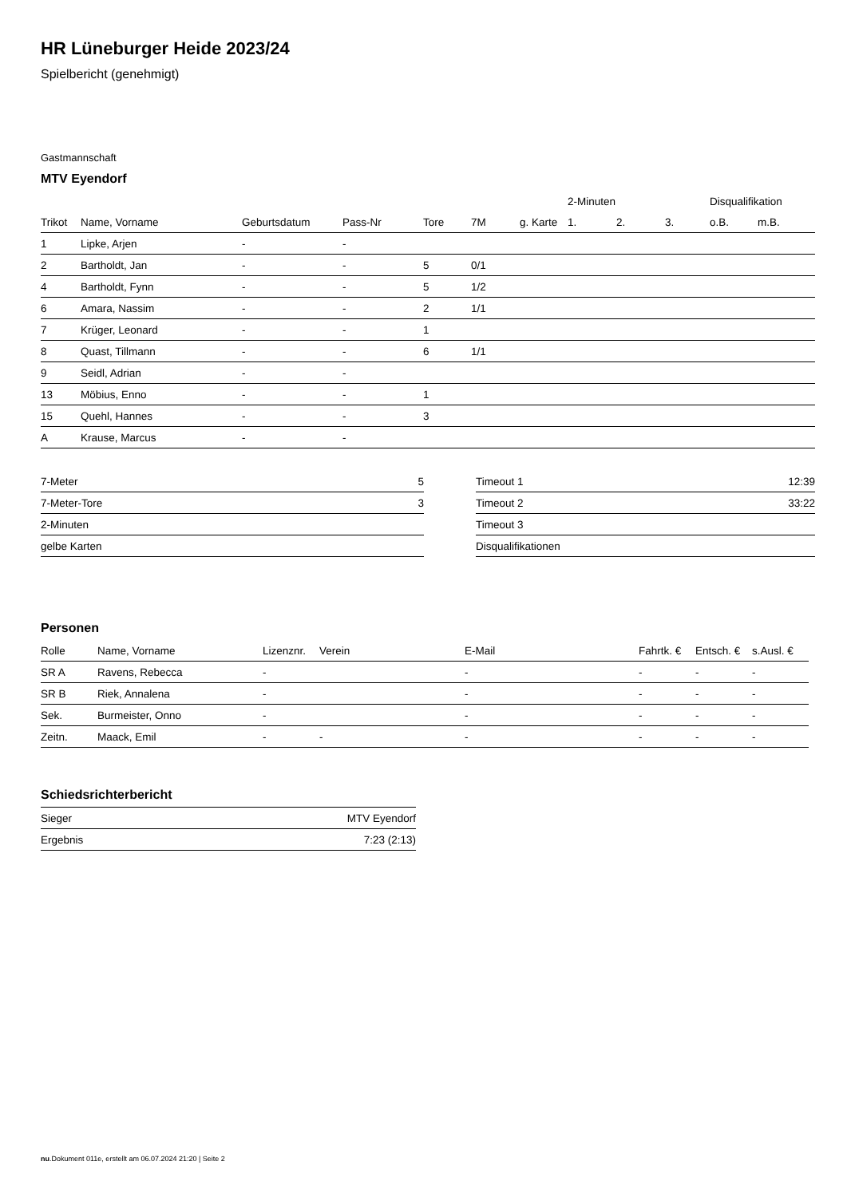HR Lüneburger Heide 2023/24
Spielbericht (genehmigt)
Gastmannschaft
MTV Eyendorf
| | | | | | | | 2-Minuten | | | Disqualifikation | |
| --- | --- | --- | --- | --- | --- | --- | --- | --- | --- | --- | --- |
| Trikot | Name, Vorname | Geburtsdatum | Pass-Nr | Tore | 7M | g. Karte | 1. | 2. | 3. | o.B. | m.B. |
| 1 | Lipke, Arjen | - | - | | | | | | | | |
| 2 | Bartholdt, Jan | - | - | 5 | 0/1 | | | | | | |
| 4 | Bartholdt, Fynn | - | - | 5 | 1/2 | | | | | | |
| 6 | Amara, Nassim | - | - | 2 | 1/1 | | | | | | |
| 7 | Krüger, Leonard | - | - | 1 | | | | | | | |
| 8 | Quast, Tillmann | - | - | 6 | 1/1 | | | | | | |
| 9 | Seidl, Adrian | - | - | | | | | | | | |
| 13 | Möbius, Enno | - | - | 1 | | | | | | | |
| 15 | Quehl, Hannes | - | - | 3 | | | | | | | |
| A | Krause, Marcus | - | - | | | | | | | | |
| 7-Meter | 5 |
| 7-Meter-Tore | 3 |
| 2-Minuten | |
| gelbe Karten | |
| Timeout 1 | 12:39 |
| Timeout 2 | 33:22 |
| Timeout 3 | |
| Disqualifikationen | |
Personen
| Rolle | Name, Vorname | Lizenznr. | Verein | E-Mail | Fahrtk. € | Entsch. € | s.Ausl. € |
| --- | --- | --- | --- | --- | --- | --- | --- |
| SR A | Ravens, Rebecca | - | | - | - | - | - |
| SR B | Riek, Annalena | - | | - | - | - | - |
| Sek. | Burmeister, Onno | - | | - | - | - | - |
| Zeitn. | Maack, Emil | - | - | - | - | - | - |
Schiedsrichterbericht
| Sieger | MTV Eyendorf |
| Ergebnis | 7:23 (2:13) |
nu.Dokument 011e, erstellt am 06.07.2024 21:20 | Seite 2